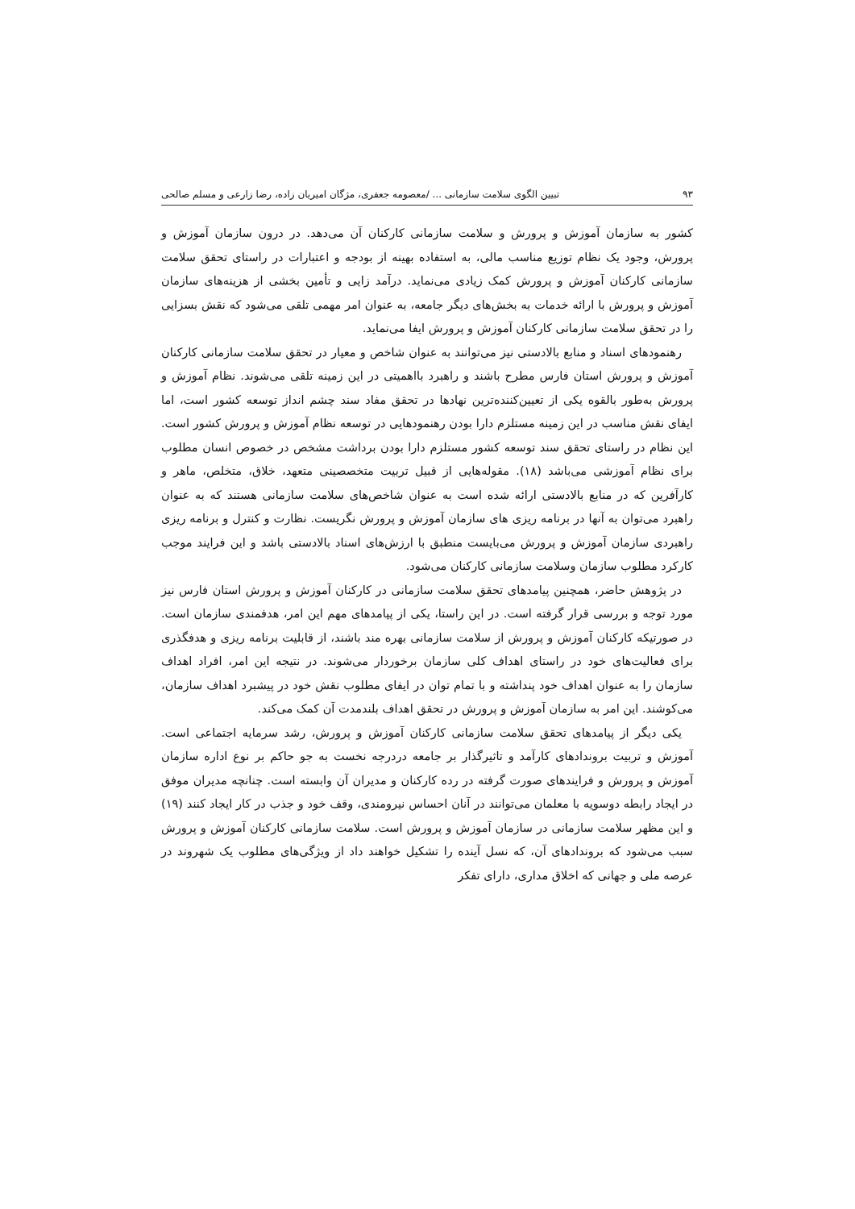۹۳ تبیین الگوی سلامت سازمانی ... /معصومه جعفری، مژگان امیریان زاده، رضا زارعی و مسلم صالحی
کشور به سازمان آموزش و پرورش و سلامت سازمانی کارکنان آن می‌دهد. در درون سازمان آموزش و پرورش، وجود یک نظام توزیع مناسب مالی، به استفاده بهینه از بودجه و اعتبارات در راستای تحقق سلامت سازمانی کارکنان آموزش و پرورش کمک زیادی می‌نماید. درآمد زایی و تأمین بخشی از هزینه‌های سازمان آموزش و پرورش با ارائه خدمات به بخش‌های دیگر جامعه، به عنوان امر مهمی تلقی می‌شود که نقش بسزایی را در تحقق سلامت سازمانی کارکنان آموزش و پرورش ایفا می‌نماید.
رهنمودهای اسناد و منابع بالادستی نیز می‌توانند به عنوان شاخص و معیار در تحقق سلامت سازمانی کارکنان آموزش و پرورش استان فارس مطرح باشند و راهبرد بااهمیتی در این زمینه تلقی می‌شوند. نظام آموزش و پرورش به‌طور بالقوه یکی از تعیین‌کننده‌ترین نهادها در تحقق مفاد سند چشم انداز توسعه کشور است، اما ایفای نقش مناسب در این زمینه مستلزم دارا بودن رهنمودهایی در توسعه نظام آموزش و پرورش کشور است. این نظام در راستای تحقق سند توسعه کشور مستلزم دارا بودن برداشت مشخص در خصوص انسان مطلوب برای نظام آموزشی می‌باشد (۱۸). مقوله‌هایی از قبیل تربیت متخصصینی متعهد، خلاق، متخلص، ماهر و کارآفرین که در منابع بالادستی ارائه شده است به عنوان شاخص‌های سلامت سازمانی هستند که به عنوان راهبرد می‌توان به آنها در برنامه ریزی های سازمان آموزش و پرورش نگریست. نظارت و کنترل و برنامه ریزی راهبردی سازمان آموزش و پرورش می‌بایست منطبق با ارزش‌های اسناد بالادستی باشد و این فرایند موجب کارکرد مطلوب سازمان وسلامت سازمانی کارکنان می‌شود.
در پژوهش حاضر، همچنین پیامدهای تحقق سلامت سازمانی در کارکنان آموزش و پرورش استان فارس نیز مورد توجه و بررسی قرار گرفته است. در این راستا، یکی از پیامدهای مهم این امر، هدفمندی سازمان است. در صورتیکه کارکنان آموزش و پرورش از سلامت سازمانی بهره مند باشند، از قابلیت برنامه ریزی و هدفگذری برای فعالیت‌های خود در راستای اهداف کلی سازمان برخوردار می‌شوند. در نتیجه این امر، افراد اهداف سازمان را به عنوان اهداف خود پنداشته و با تمام توان در ایفای مطلوب نقش خود در پیشبرد اهداف سازمان، می‌کوشند. این امر به سازمان آموزش و پرورش در تحقق اهداف بلندمدت آن کمک می‌کند.
یکی دیگر از پیامدهای تحقق سلامت سازمانی کارکنان آموزش و پرورش، رشد سرمایه اجتماعی است. آموزش و تربیت بروندادهای کارآمد و تاثیرگذار بر جامعه دردرجه نخست به جو حاکم بر نوع اداره سازمان آموزش و پرورش و فرایندهای صورت گرفته در رده کارکنان و مدیران آن وابسته است. چنانچه مدیران موفق در ایجاد رابطه دوسویه با معلمان می‌توانند در آنان احساس نیرومندی، وقف خود و جذب در کار ایجاد کنند (۱۹) و این مظهر سلامت سازمانی در سازمان آموزش و پرورش است. سلامت سازمانی کارکنان آموزش و پرورش سبب می‌شود که بروندادهای آن، که نسل آینده را تشکیل خواهند داد از ویژگی‌های مطلوب یک شهروند در عرصه ملی و جهانی که اخلاق مداری، دارای تفکر